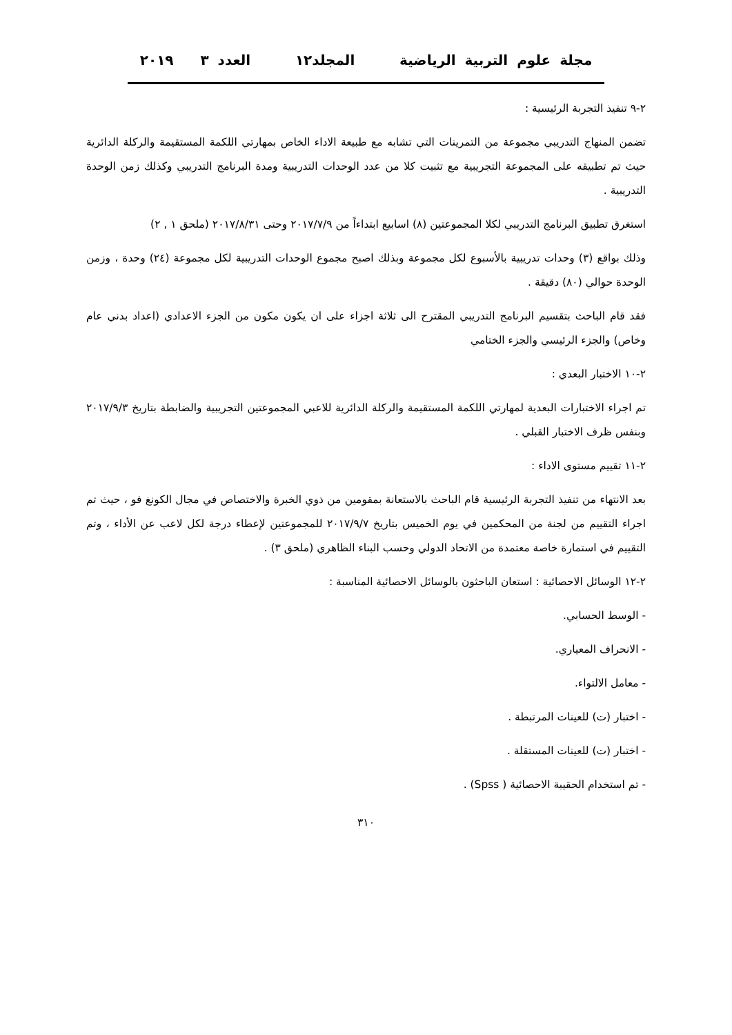مجلة علوم التربية الرياضية المجلد١٢ العدد ٣ ٢٠١٩
٢-٩ تنفيذ التجربة الرئيسية :
تضمن المنهاج التدريبي مجموعة من التمرينات التي تشابه مع طبيعة الاداء الخاص بمهارتي اللكمة المستقيمة والركلة الدائرية حيث تم تطبيقه على المجموعة التجريبية مع تثبيت كلا من عدد الوحدات التدريبية ومدة البرنامج التدريبي وكذلك زمن الوحدة التدريبية .
استغرق تطبيق البرنامج التدريبي لكلا المجموعتين (٨) اسابيع ابتداءاً من ٢٠١٧/٧/٩ وحتى ٢٠١٧/٨/٣١ (ملحق ١ , ٢)
وذلك بواقع (٣) وحدات تدريبية بالأسبوع لكل مجموعة وبذلك اصبح مجموع الوحدات التدريبية لكل مجموعة (٢٤) وحدة ، وزمن الوحدة حوالي (٨٠) دقيقة .
فقد قام الباحث بتقسيم البرنامج التدريبي المقترح الى ثلاثة اجزاء على ان يكون مكون من الجزء الاعدادي (اعداد بدني عام وخاص) والجزء الرئيسي والجزء الختامي
٢-١٠ الاختبار البعدي :
تم اجراء الاختبارات البعدية لمهارتي اللكمة المستقيمة والركلة الدائرية للاعبي المجموعتين التجريبية والضابطة بتاريخ ٢٠١٧/٩/٣ وبنفس ظرف الاختبار القبلي .
٢-١١ تقييم مستوى الاداء :
بعد الانتهاء من تنفيذ التجربة الرئيسية قام الباحث بالاستعانة بمقومين من ذوي الخبرة والاختصاص في مجال الكونغ فو ، حيث تم اجراء التقييم من لجنة من المحكمين في يوم الخميس بتاريخ ٢٠١٧/٩/٧ للمجموعتين لإعطاء درجة لكل لاعب عن الأداء ، وتم التقييم في استمارة خاصة معتمدة من الاتحاد الدولي وحسب البناء الظاهري (ملحق ٣) .
٢-١٢ الوسائل الاحصائية : استعان الباحثون بالوسائل الاحصائية المناسبة :
- الوسط الحسابي.
- الانحراف المعياري.
- معامل الالتواء.
- اختبار (ت) للعينات المرتبطة .
- اختبار (ت) للعينات المستقلة .
- تم استخدام الحقيبة الاحصائية ( Spss) .
٣١٠